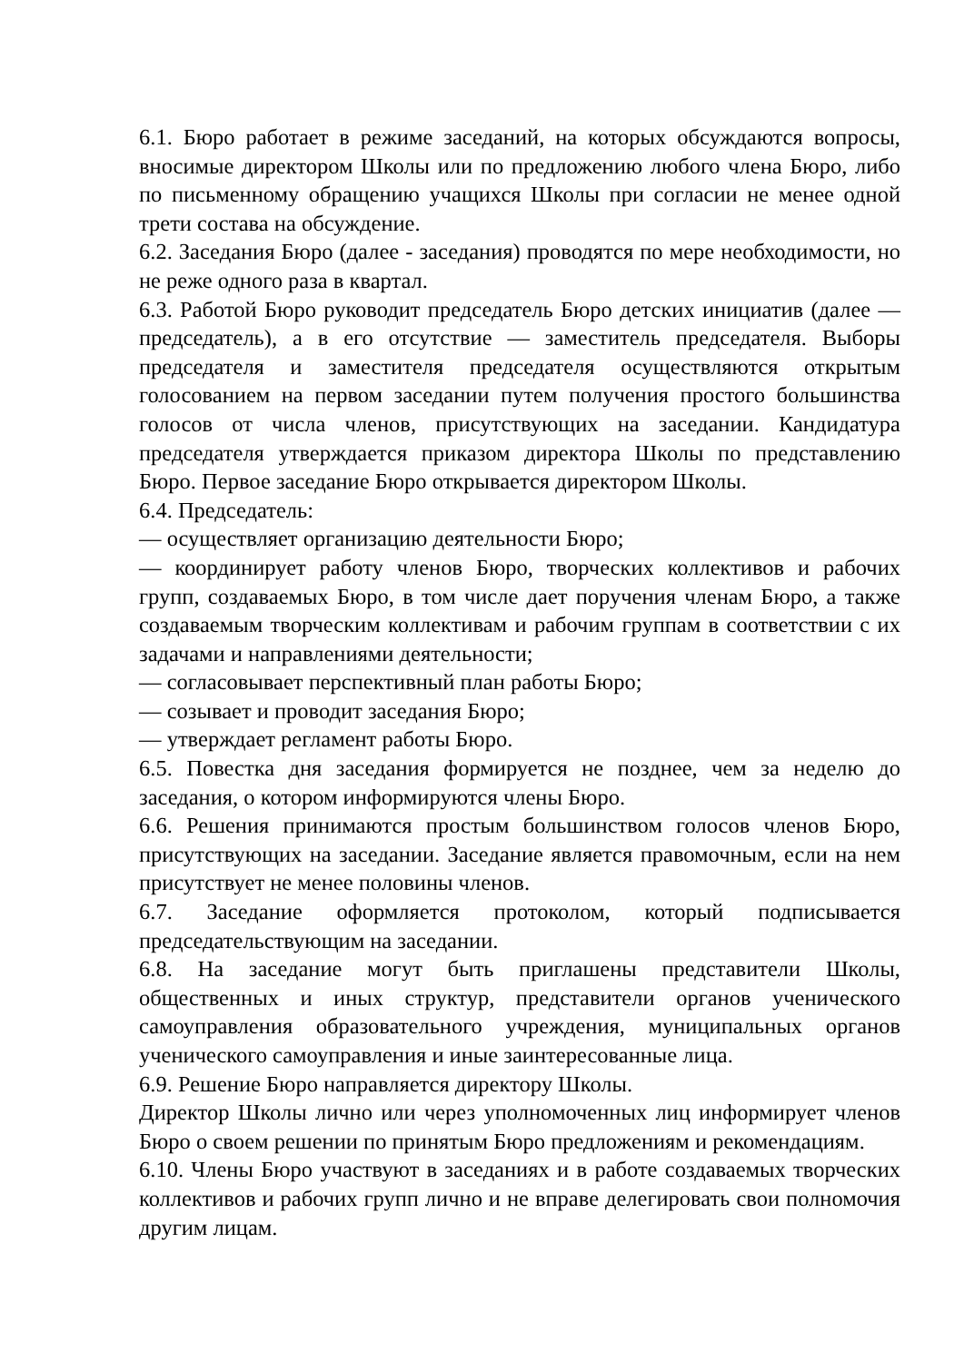6.1. Бюро работает в режиме заседаний, на которых обсуждаются вопросы, вносимые директором Школы или по предложению любого члена Бюро, либо по письменному обращению учащихся Школы при согласии не менее одной трети состава на обсуждение.
6.2. Заседания Бюро (далее - заседания) проводятся по мере необходимости, но не реже одного раза в квартал.
6.3. Работой Бюро руководит председатель Бюро детских инициатив (далее — председатель), а в его отсутствие — заместитель председателя. Выборы председателя и заместителя председателя осуществляются открытым голосованием на первом заседании путем получения простого большинства голосов от числа членов, присутствующих на заседании. Кандидатура председателя утверждается приказом директора Школы по представлению Бюро. Первое заседание Бюро открывается директором Школы.
6.4. Председатель:
— осуществляет организацию деятельности Бюро;
— координирует работу членов Бюро, творческих коллективов и рабочих групп, создаваемых Бюро, в том числе дает поручения членам Бюро, а также создаваемым творческим коллективам и рабочим группам в соответствии с их задачами и направлениями деятельности;
— согласовывает перспективный план работы Бюро;
— созывает и проводит заседания Бюро;
— утверждает регламент работы Бюро.
6.5. Повестка дня заседания формируется не позднее, чем за неделю до заседания, о котором информируются члены Бюро.
6.6. Решения принимаются простым большинством голосов членов Бюро, присутствующих на заседании. Заседание является правомочным, если на нем присутствует не менее половины членов.
6.7. Заседание оформляется протоколом, который подписывается председательствующим на заседании.
6.8. На заседание могут быть приглашены представители Школы, общественных и иных структур, представители органов ученического самоуправления образовательного учреждения, муниципальных органов ученического самоуправления и иные заинтересованные лица.
6.9. Решение Бюро направляется директору Школы.
Директор Школы лично или через уполномоченных лиц информирует членов Бюро о своем решении по принятым Бюро предложениям и рекомендациям.
6.10. Члены Бюро участвуют в заседаниях и в работе создаваемых творческих коллективов и рабочих групп лично и не вправе делегировать свои полномочия другим лицам.